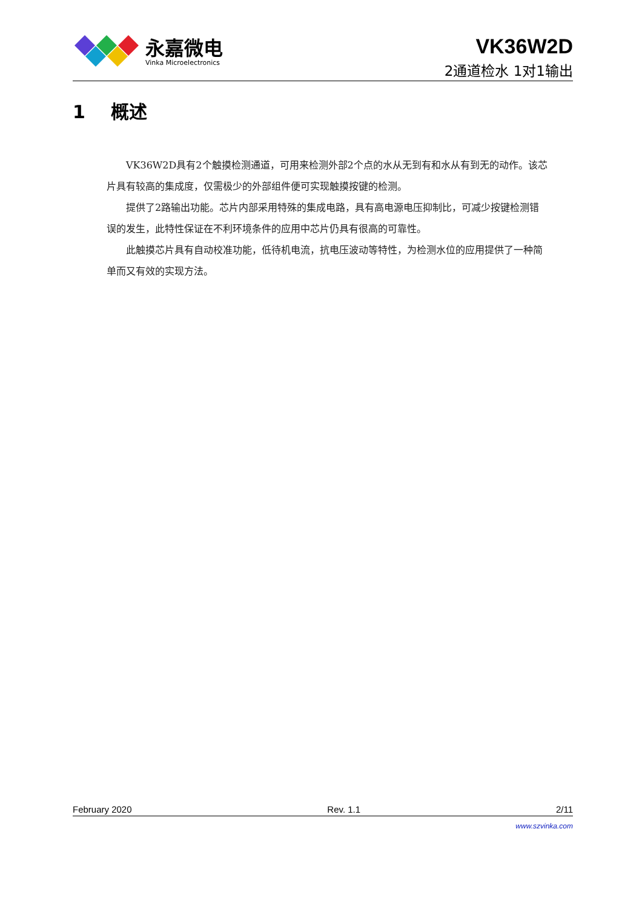永嘉微电
Vinka Microelectronics
VK36W2D
2通道检水 1对1输出
1 概述
VK36W2D具有2个触摸检测通道，可用来检测外部2个点的水从无到有和水从有到无的动作。该芯片具有较高的集成度，仅需极少的外部组件便可实现触摸按键的检测。
提供了2路输出功能。芯片内部采用特殊的集成电路，具有高电源电压抑制比，可减少按键检测错误的发生，此特性保证在不利环境条件的应用中芯片仍具有很高的可靠性。
此触摸芯片具有自动校准功能，低待机电流，抗电压波动等特性，为检测水位的应用提供了一种简单而又有效的实现方法。
February 2020 Rev. 1.1 2/11
www.szvinka.com